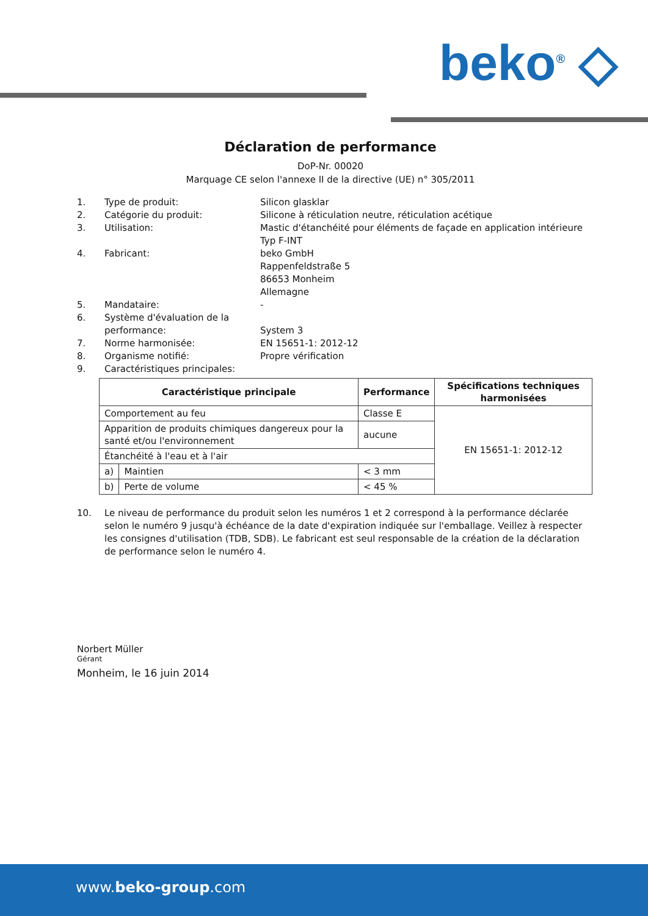beko<sup>®</sup> ◇
Déclaration de performance
DoP-Nr. 00020
Marquage CE selon l'annexe II de la directive (UE) n° 305/2011
1. Type de produit: Silicon glasklar
2. Catégorie du produit: Silicone à réticulation neutre, réticulation acétique
3. Utilisation: Mastic d'étanchéité pour éléments de façade en application intérieure
Typ F-INT
4. Fabricant: beko GmbH
Rappenfeldstraße 5
86653 Monheim
Allemagne
5. Mandataire: -
6. Système d'évaluation de la performance:
System 3
7. Norme harmonisée: EN 15651-1: 2012-12
8. Organisme notifié: Propre vérification
9. Caractéristiques principales:
| Caractéristique principale | | Performance | Spécifications techniques harmonisées |
| --- | --- | --- | --- |
| Comportement au feu | | Classe E | EN 15651-1: 2012-12 |
| Apparition de produits chimiques dangereux pour la santé et/ou l'environnement | | aucune | |
| Étanchéité à l'eau et à l'air | | | |
| a) | Maintien | < 3 mm | |
| b) | Perte de volume | < 45 % | |
10. Le niveau de performance du produit selon les numéros 1 et 2 correspond à la performance déclarée selon le numéro 9 jusqu'à échéance de la date d'expiration indiquée sur l'emballage. Veillez à respecter les consignes d'utilisation (TDB, SDB). Le fabricant est seul responsable de la création de la déclaration de performance selon le numéro 4.
Norbert Müller
Gérant
Monheim, le 16 juin 2014
www.beko-group.com